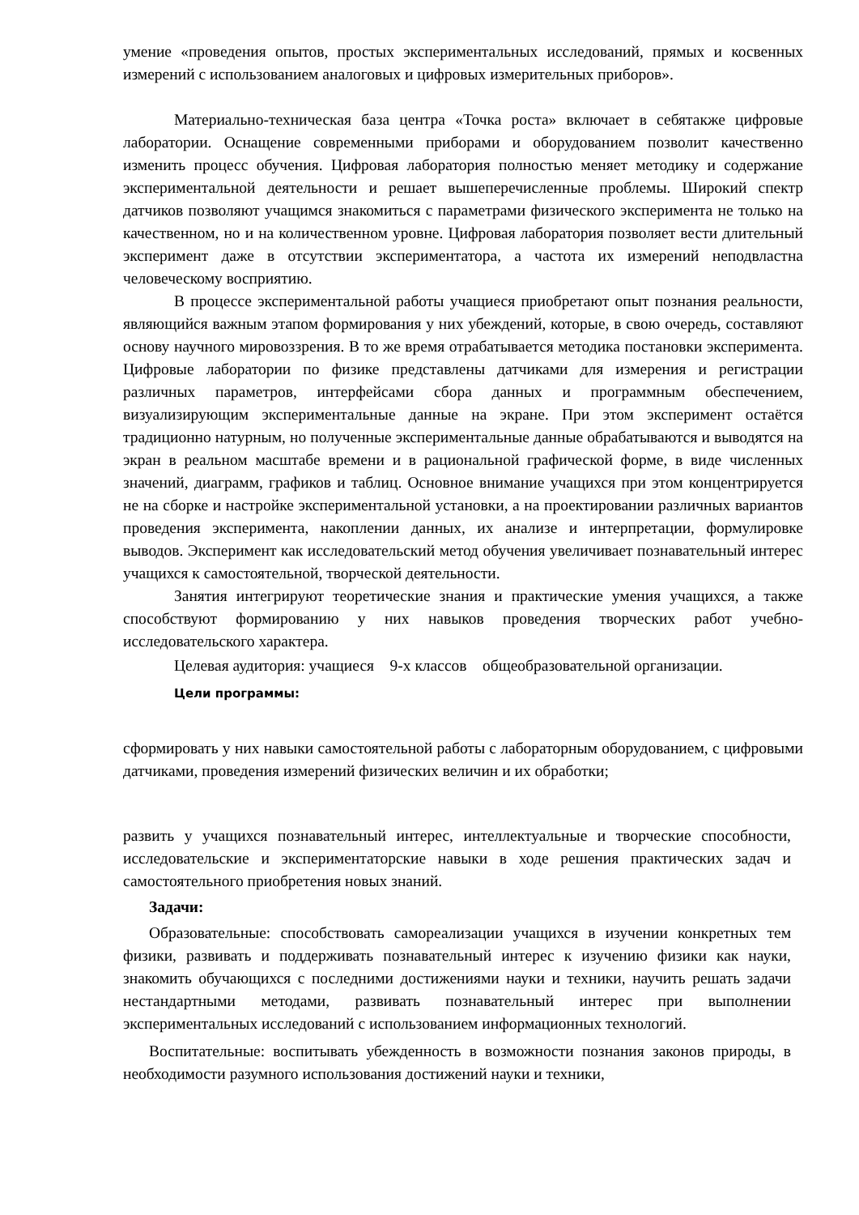умение «проведения опытов, простых экспериментальных исследований, прямых и косвенных измерений с использованием аналоговых и цифровых измерительных приборов».
Материально-техническая база центра «Точка роста» включает в себятакже цифровые лаборатории. Оснащение современными приборами и оборудованием позволит качественно изменить процесс обучения. Цифровая лаборатория полностью меняет методику и содержание экспериментальной деятельности и решает вышеперечисленные проблемы. Широкий спектр датчиков позволяют учащимся знакомиться с параметрами физического эксперимента не только на качественном, но и на количественном уровне. Цифровая лаборатория позволяет вести длительный эксперимент даже в отсутствии экспериментатора, а частота их измерений неподвластна человеческому восприятию.
В процессе экспериментальной работы учащиеся приобретают опыт познания реальности, являющийся важным этапом формирования у них убеждений, которые, в свою очередь, составляют основу научного мировоззрения. В то же время отрабатывается методика постановки эксперимента. Цифровые лаборатории по физике представлены датчиками для измерения и регистрации различных параметров, интерфейсами сбора данных и программным обеспечением, визуализирующим экспериментальные данные на экране. При этом эксперимент остаётся традиционно натурным, но полученные экспериментальные данные обрабатываются и выводятся на экран в реальном масштабе времени и в рациональной графической форме, в виде численных значений, диаграмм, графиков и таблиц. Основное внимание учащихся при этом концентрируется не на сборке и настройке экспериментальной установки, а на проектировании различных вариантов проведения эксперимента, накоплении данных, их анализе и интерпретации, формулировке выводов. Эксперимент как исследовательский метод обучения увеличивает познавательный интерес учащихся к самостоятельной, творческой деятельности.
Занятия интегрируют теоретические знания и практические умения учащихся, а также способствуют формированию у них навыков проведения творческих работ учебно-исследовательского характера.
Целевая аудитория: учащиеся 9-х классов общеобразовательной организации.
Цели программы:
сформировать у них навыки самостоятельной работы с лабораторным оборудованием, с цифровыми датчиками, проведения измерений физических величин и их обработки;
развить у учащихся познавательный интерес, интеллектуальные и творческие способности, исследовательские и экспериментаторские навыки в ходе решения практических задач и самостоятельного приобретения новых знаний.
Задачи:
Образовательные: способствовать самореализации учащихся в изучении конкретных тем физики, развивать и поддерживать познавательный интерес к изучению физики как науки, знакомить обучающихся с последними достижениями науки и техники, научить решать задачи нестандартными методами, развивать познавательный интерес при выполнении экспериментальных исследований с использованием информационных технологий.
Воспитательные: воспитывать убежденность в возможности познания законов природы, в необходимости разумного использования достижений науки и техники,